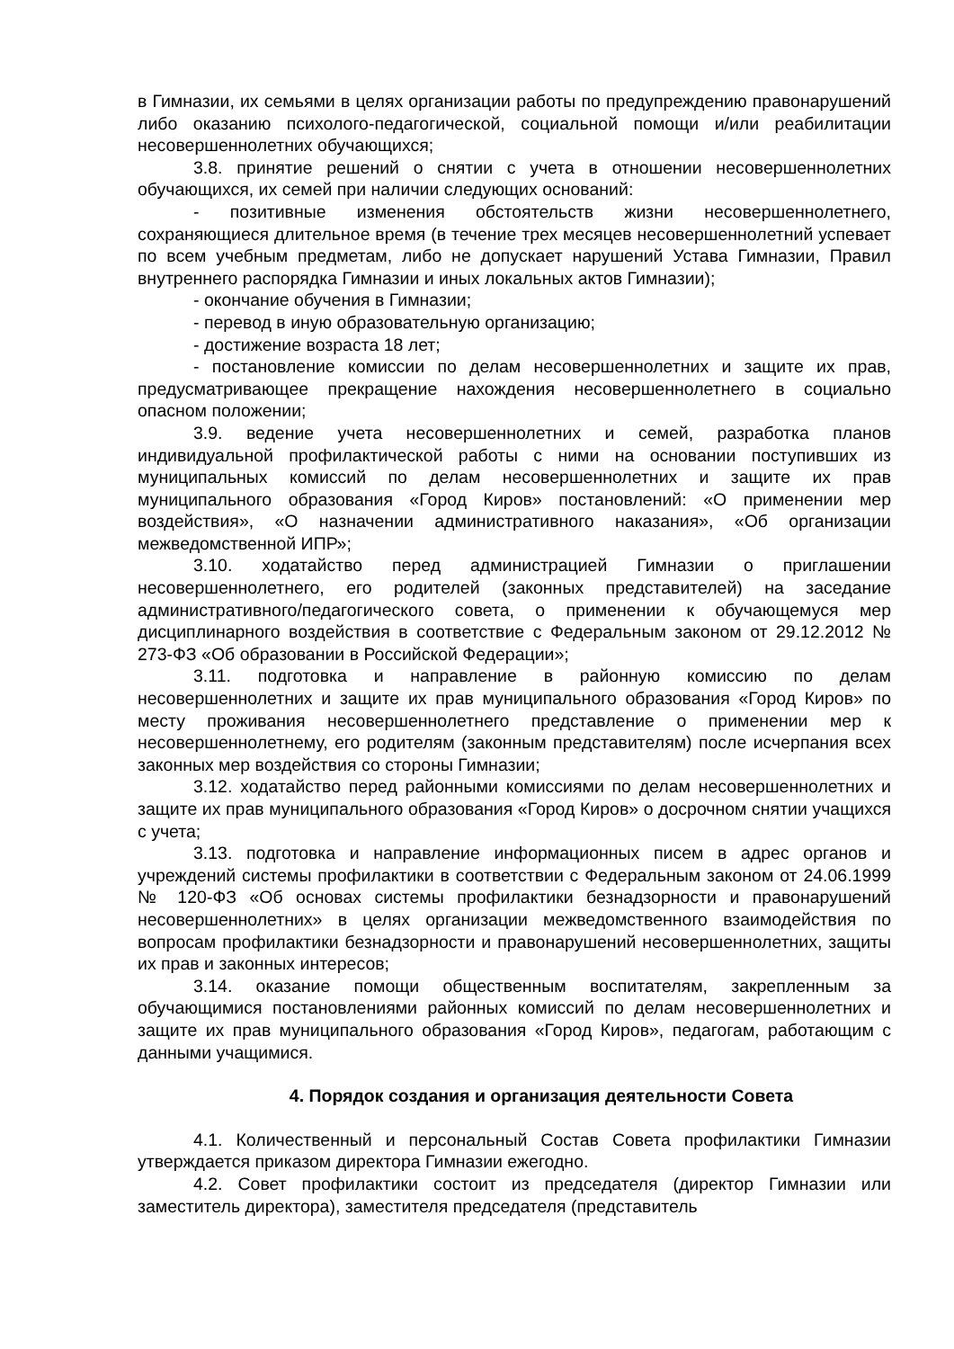в Гимназии, их семьями в целях организации работы по предупреждению правонарушений либо оказанию психолого-педагогической, социальной помощи и/или реабилитации несовершеннолетних обучающихся;
3.8. принятие решений о снятии с учета в отношении несовершеннолетних обучающихся, их семей при наличии следующих оснований:
- позитивные изменения обстоятельств жизни несовершеннолетнего, сохраняющиеся длительное время (в течение трех месяцев несовершеннолетний успевает по всем учебным предметам, либо не допускает нарушений Устава Гимназии, Правил внутреннего распорядка Гимназии и иных локальных актов Гимназии);
- окончание обучения в Гимназии;
- перевод в иную образовательную организацию;
- достижение возраста 18 лет;
- постановление комиссии по делам несовершеннолетних и защите их прав, предусматривающее прекращение нахождения несовершеннолетнего в социально опасном положении;
3.9. ведение учета несовершеннолетних и семей, разработка планов индивидуальной профилактической работы с ними на основании поступивших из муниципальных комиссий по делам несовершеннолетних и защите их прав муниципального образования «Город Киров» постановлений: «О применении мер воздействия», «О назначении административного наказания», «Об организации межведомственной ИПР»;
3.10. ходатайство перед администрацией Гимназии о приглашении несовершеннолетнего, его родителей (законных представителей) на заседание административного/педагогического совета, о применении к обучающемуся мер дисциплинарного воздействия в соответствие с Федеральным законом от 29.12.2012 № 273-ФЗ «Об образовании в Российской Федерации»;
3.11. подготовка и направление в районную комиссию по делам несовершеннолетних и защите их прав муниципального образования «Город Киров» по месту проживания несовершеннолетнего представление о применении мер к несовершеннолетнему, его родителям (законным представителям) после исчерпания всех законных мер воздействия со стороны Гимназии;
3.12. ходатайство перед районными комиссиями по делам несовершеннолетних и защите их прав муниципального образования «Город Киров» о досрочном снятии учащихся с учета;
3.13. подготовка и направление информационных писем в адрес органов и учреждений системы профилактики в соответствии с Федеральным законом от 24.06.1999 № 120-ФЗ «Об основах системы профилактики безнадзорности и правонарушений несовершеннолетних» в целях организации межведомственного взаимодействия по вопросам профилактики безнадзорности и правонарушений несовершеннолетних, защиты их прав и законных интересов;
3.14. оказание помощи общественным воспитателям, закрепленным за обучающимися постановлениями районных комиссий по делам несовершеннолетних и защите их прав муниципального образования «Город Киров», педагогам, работающим с данными учащимися.
4. Порядок создания и организация деятельности Совета
4.1. Количественный и персональный Состав Совета профилактики Гимназии утверждается приказом директора Гимназии ежегодно.
4.2. Совет профилактики состоит из председателя (директор Гимназии или заместитель директора), заместителя председателя (представитель